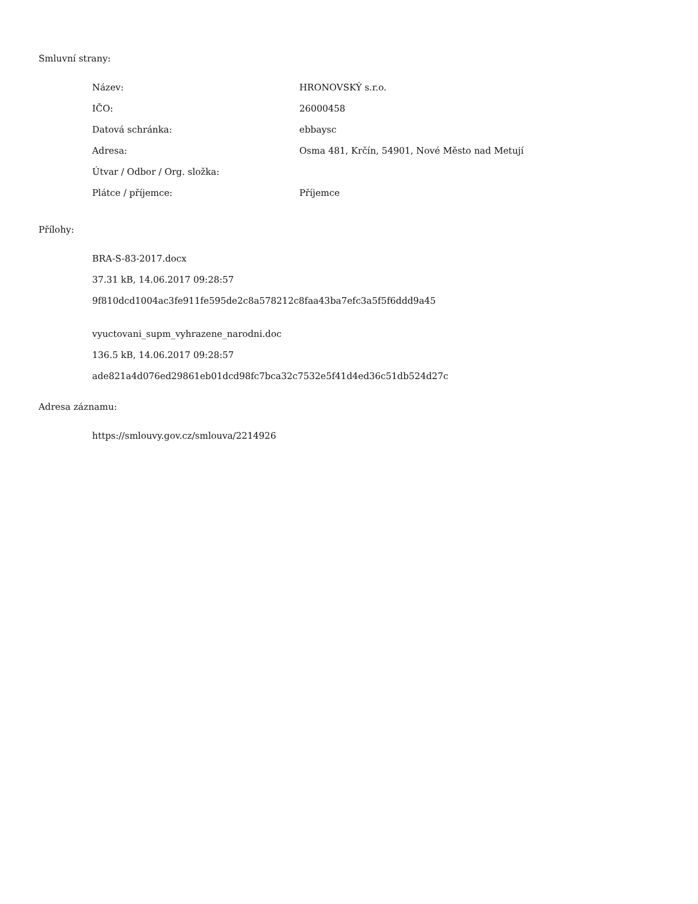Smluvní strany:
| Název: | HRONOVSKÝ s.r.o. |
| IČO: | 26000458 |
| Datová schránka: | ebbaysc |
| Adresa: | Osma 481, Krčín, 54901, Nové Město nad Metují |
| Útvar / Odbor / Org. složka: | |
| Plátce / příjemce: | Příjemce |
Přílohy:
BRA-S-83-2017.docx
37.31 kB, 14.06.2017 09:28:57
9f810dcd1004ac3fe911fe595de2c8a578212c8faa43ba7efc3a5f5f6ddd9a45
vyuctovani_supm_vyhrazene_narodni.doc
136.5 kB, 14.06.2017 09:28:57
ade821a4d076ed29861eb01dcd98fc7bca32c7532e5f41d4ed36c51db524d27c
Adresa záznamu:
https://smlouvy.gov.cz/smlouva/2214926